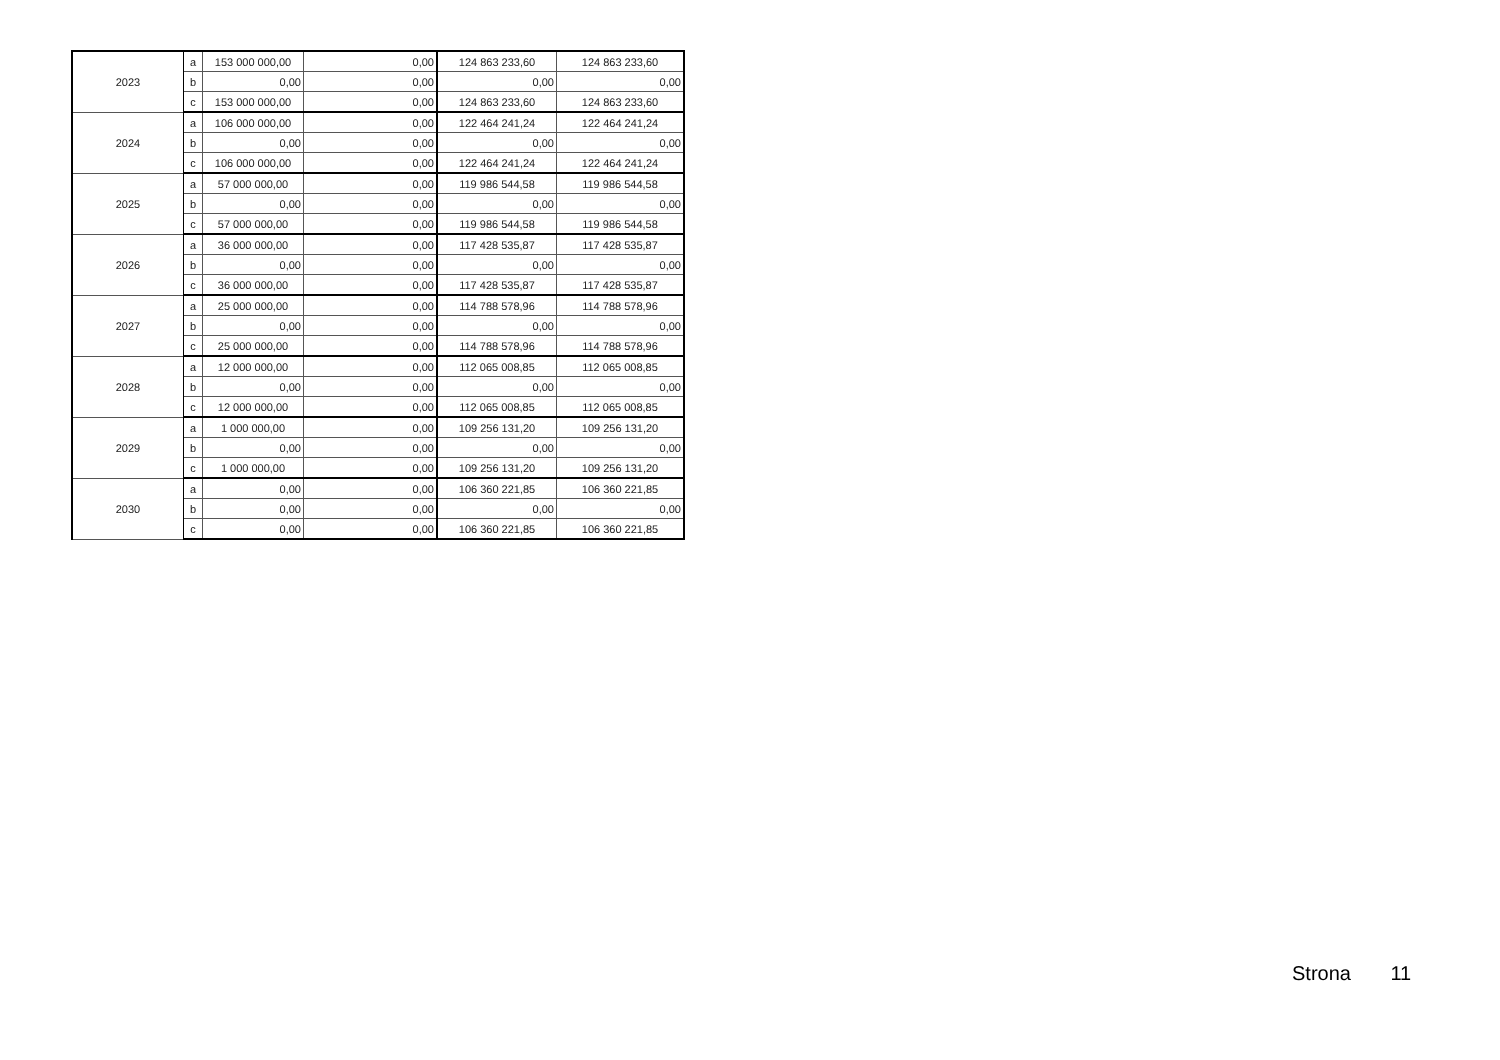| 2023 | a | 153 000 000,00 | 0,00 | 124 863 233,60 | 124 863 233,60 |
| | b | 0,00 | 0,00 | 0,00 | 0,00 |
| | c | 153 000 000,00 | 0,00 | 124 863 233,60 | 124 863 233,60 |
| 2024 | a | 106 000 000,00 | 0,00 | 122 464 241,24 | 122 464 241,24 |
| | b | 0,00 | 0,00 | 0,00 | 0,00 |
| | c | 106 000 000,00 | 0,00 | 122 464 241,24 | 122 464 241,24 |
| 2025 | a | 57 000 000,00 | 0,00 | 119 986 544,58 | 119 986 544,58 |
| | b | 0,00 | 0,00 | 0,00 | 0,00 |
| | c | 57 000 000,00 | 0,00 | 119 986 544,58 | 119 986 544,58 |
| 2026 | a | 36 000 000,00 | 0,00 | 117 428 535,87 | 117 428 535,87 |
| | b | 0,00 | 0,00 | 0,00 | 0,00 |
| | c | 36 000 000,00 | 0,00 | 117 428 535,87 | 117 428 535,87 |
| 2027 | a | 25 000 000,00 | 0,00 | 114 788 578,96 | 114 788 578,96 |
| | b | 0,00 | 0,00 | 0,00 | 0,00 |
| | c | 25 000 000,00 | 0,00 | 114 788 578,96 | 114 788 578,96 |
| 2028 | a | 12 000 000,00 | 0,00 | 112 065 008,85 | 112 065 008,85 |
| | b | 0,00 | 0,00 | 0,00 | 0,00 |
| | c | 12 000 000,00 | 0,00 | 112 065 008,85 | 112 065 008,85 |
| 2029 | a | 1 000 000,00 | 0,00 | 109 256 131,20 | 109 256 131,20 |
| | b | 0,00 | 0,00 | 0,00 | 0,00 |
| | c | 1 000 000,00 | 0,00 | 109 256 131,20 | 109 256 131,20 |
| 2030 | a | 0,00 | 0,00 | 106 360 221,85 | 106 360 221,85 |
| | b | 0,00 | 0,00 | 0,00 | 0,00 |
| | c | 0,00 | 0,00 | 106 360 221,85 | 106 360 221,85 |
Strona 11